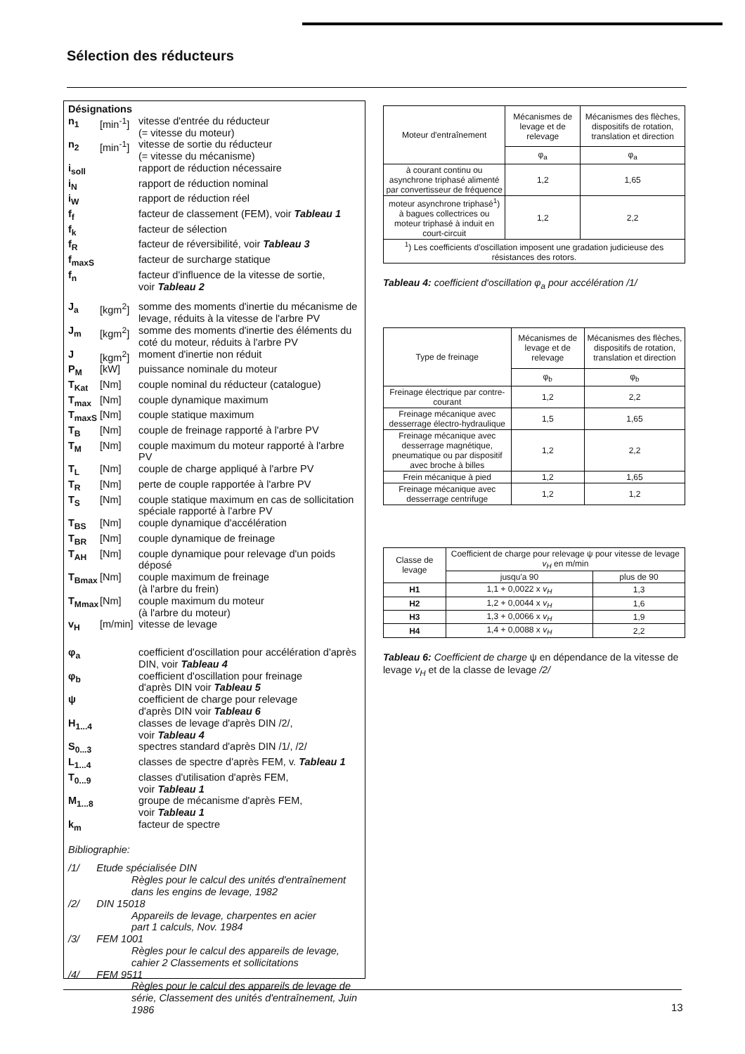Sélection des réducteurs
Désignations
| n<sub>1</sub> | [min<sup>-1</sup>] | vitesse d'entrée du réducteur (= vitesse du moteur) |
| n<sub>2</sub> | [min<sup>-1</sup>] | vitesse de sortie du réducteur (= vitesse du mécanisme) |
| i<sub>soll</sub> | | rapport de réduction nécessaire |
| i<sub>N</sub> | | rapport de réduction nominal |
| i<sub>W</sub> | | rapport de réduction réel |
| f<sub>f</sub> | | facteur de classement (FEM), voir Tableau 1 |
| f<sub>k</sub> | | facteur de sélection |
| f<sub>R</sub> | | facteur de réversibilité, voir Tableau 3 |
| f<sub>maxS</sub> | | facteur de surcharge statique |
| f<sub>n</sub> | | facteur d'influence de la vitesse de sortie, voir Tableau 2 |
| J<sub>a</sub> | [kgm<sup>2</sup>] | somme des moments d'inertie du mécanisme de levage, réduits à la vitesse de l'arbre PV |
| J<sub>m</sub> | [kgm<sup>2</sup>] | somme des moments d'inertie des éléments du coté du moteur, réduits à l'arbre PV |
| J | [kgm<sup>2</sup>] | moment d'inertie non réduit |
| P<sub>M</sub> | [kW] | puissance nominale du moteur |
| T<sub>Kat</sub> | [Nm] | couple nominal du réducteur (catalogue) |
| T<sub>max</sub> | [Nm] | couple dynamique maximum |
| T<sub>maxS</sub> | [Nm] | couple statique maximum |
| T<sub>B</sub> | [Nm] | couple de freinage rapporté à l'arbre PV |
| T<sub>M</sub> | [Nm] | couple maximum du moteur rapporté à l'arbre PV |
| T<sub>L</sub> | [Nm] | couple de charge appliqué à l'arbre PV |
| T<sub>R</sub> | [Nm] | perte de couple rapportée à l'arbre PV |
| T<sub>S</sub> | [Nm] | couple statique maximum en cas de sollicitation spéciale rapporté à l'arbre PV |
| T<sub>BS</sub> | [Nm] | couple dynamique d'accélération |
| T<sub>BR</sub> | [Nm] | couple dynamique de freinage |
| T<sub>AH</sub> | [Nm] | couple dynamique pour relevage d'un poids déposé |
| T<sub>Bmax</sub> | [Nm] | couple maximum de freinage (à l'arbre du frein) |
| T<sub>Mmax</sub> | [Nm] | couple maximum du moteur (à l'arbre du moteur) |
| v<sub>H</sub> | [m/min] | vitesse de levage |
| φ<sub>a</sub> | | coefficient d'oscillation pour accélération d'après DIN, voir Tableau 4 |
| φ<sub>b</sub> | | coefficient d'oscillation pour freinage d'après DIN voir Tableau 5 |
| ψ | | coefficient de charge pour relevage d'après DIN voir Tableau 6 |
| H<sub>1...4</sub> | | classes de levage d'après DIN /2/, voir Tableau 4 |
| S<sub>0...3</sub> | | spectres standard d'après DIN /1/, /2/ |
| L<sub>1...4</sub> | | classes de spectre d'après FEM, v. Tableau 1 |
| T<sub>0...9</sub> | | classes d'utilisation d'après FEM, voir Tableau 1 |
| M<sub>1...8</sub> | | groupe de mécanisme d'après FEM, voir Tableau 1 |
| k<sub>m</sub> | | facteur de spectre |
Bibliographie:
/1/ Etude spécialisée DIN
Règles pour le calcul des unités d'entraînement dans les engins de levage, 1982
/2/ DIN 15018
Appareils de levage, charpentes en acier
part 1 calculs, Nov. 1984
/3/ FEM 1001
Règles pour le calcul des appareils de levage, cahier 2 Classements et sollicitations
/4/ FEM 9511
Règles pour le calcul des appareils de levage de série, Classement des unités d'entraînement, Juin 1986
| Moteur d'entraînement | Mécanismes de levage et de relevage | Mécanismes des flèches, dispositifs de rotation, translation et direction |
| --- | --- | --- |
| | φ<sub>a</sub> | φ<sub>a</sub> |
| à courant continu ou asynchrone triphasé alimenté par convertisseur de fréquence | 1,2 | 1,65 |
| moteur asynchrone triphasé<sup>1</sup>) à bagues collectrices ou moteur triphasé à induit en court-circuit | 1,2 | 2,2 |
| <sup>1</sup>) Les coefficients d'oscillation imposent une gradation judicieuse des résistances des rotors. | | |
Tableau 4: coefficient d'oscillation φ<sub>a</sub> pour accélération /1/
| Type de freinage | Mécanismes de levage et de relevage | Mécanismes des flèches, dispositifs de rotation, translation et direction |
| --- | --- | --- |
| | φ<sub>b</sub> | φ<sub>b</sub> |
| Freinage électrique par contre-courant | 1,2 | 2,2 |
| Freinage mécanique avec desserrage électro-hydraulique | 1,5 | 1,65 |
| Freinage mécanique avec desserrage magnétique, pneumatique ou par dispositif avec broche à billes | 1,2 | 2,2 |
| Frein mécanique à pied | 1,2 | 1,65 |
| Freinage mécanique avec desserrage centrifuge | 1,2 | 1,2 |
| Classe de levage | Coefficient de charge pour relevage ψ pour vitesse de levage v<sub>H</sub> en m/min | |
| --- | --- | --- |
| | jusqu'a 90 | plus de 90 |
| H1 | 1,1 + 0,0022 x v<sub>H</sub> | 1,3 |
| H2 | 1,2 + 0,0044 x v<sub>H</sub> | 1,6 |
| H3 | 1,3 + 0,0066 x v<sub>H</sub> | 1,9 |
| H4 | 1,4 + 0,0088 x v<sub>H</sub> | 2,2 |
Tableau 6: Coefficient de charge ψ en dépendance de la vitesse de levage v<sub>H</sub> et de la classe de levage /2/
13